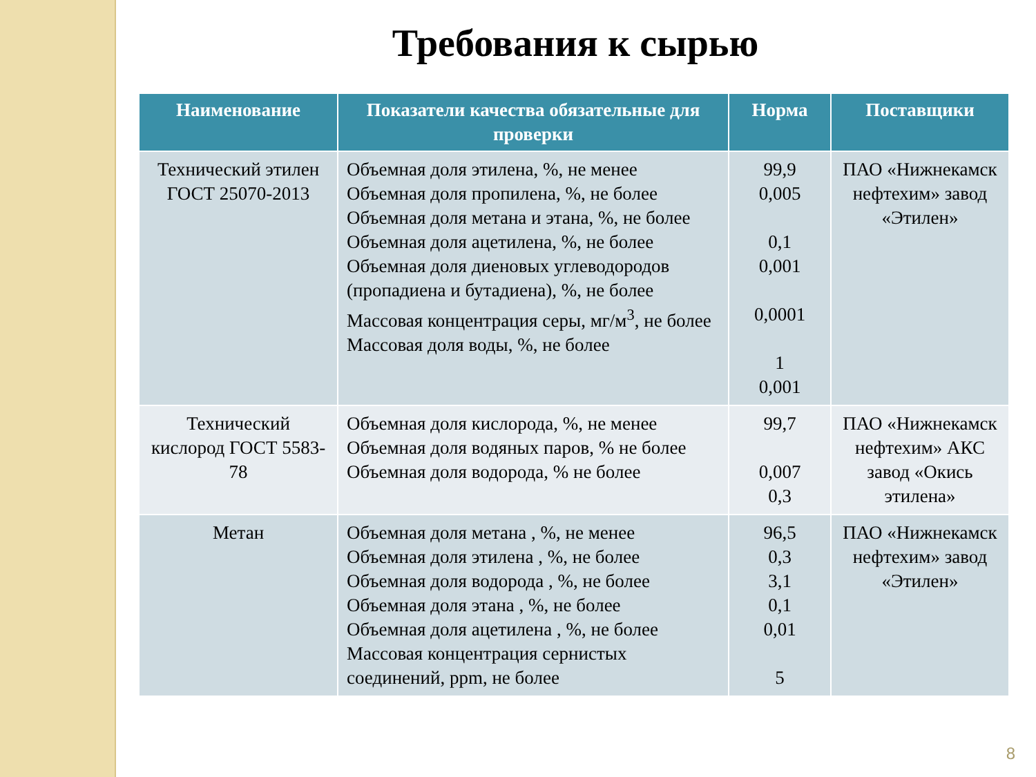Требования к сырью
| Наименование | Показатели качества обязательные для проверки | Норма | Поставщики |
| --- | --- | --- | --- |
| Технический этилен ГОСТ 25070-2013 | Объемная доля этилена, %, не менее Объемная доля пропилена, %, не более Объемная доля метана и этана, %, не более Объемная доля ацетилена, %, не более Объемная доля диеновых углеводородов (пропадиена и бутадиена), %, не более Массовая концентрация серы, мг/м<sup>3</sup>, не более Массовая доля воды, %, не более | 99,9 0,005 0,1 0,001 0,0001 1 0,001 | ПАО «Нижнекамск нефтехим» завод «Этилен» |
| Технический кислород ГОСТ 5583-78 | Объемная доля кислорода, %, не менее Объемная доля водяных паров, % не более Объемная доля водорода, % не более | 99,7 0,007 0,3 | ПАО «Нижнекамск нефтехим» АКС завод «Окись этилена» |
| Метан | Объемная доля метана , %, не менее Объемная доля этилена , %, не более Объемная доля водорода , %, не более Объемная доля этана , %, не более Объемная доля ацетилена , %, не более Массовая концентрация сернистых соединений, ppm, не более | 96,5 0,3 3,1 0,1 0,01 5 | ПАО «Нижнекамск нефтехим» завод «Этилен» |
8